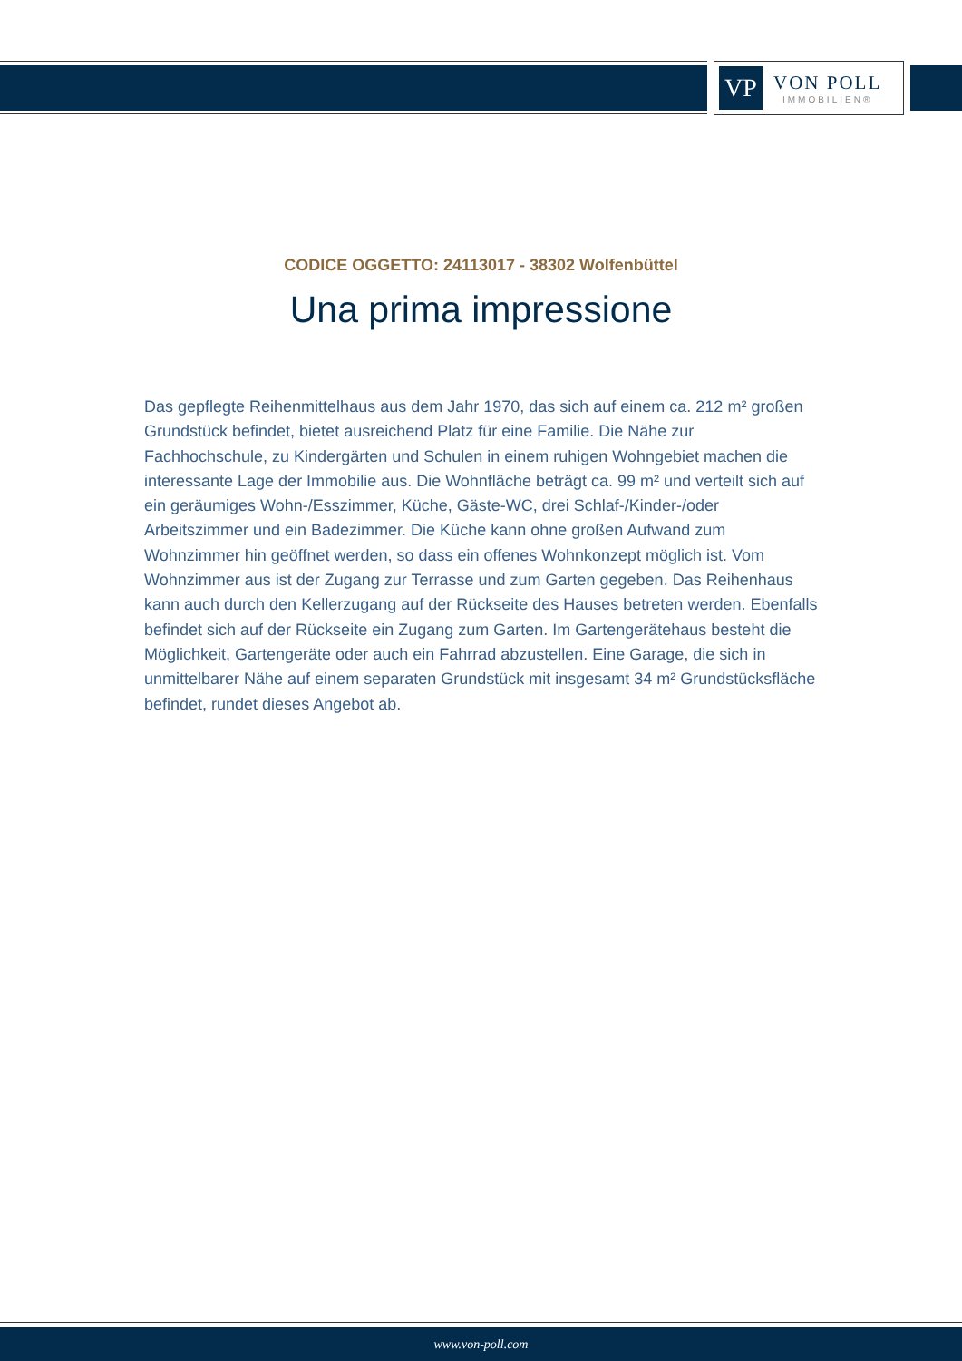VP
VON POLL
IMMOBILIEN®
CODICE OGGETTO: 24113017 - 38302 Wolfenbüttel
Una prima impressione
Das gepflegte Reihenmittelhaus aus dem Jahr 1970, das sich auf einem ca. 212 m² großen Grundstück befindet, bietet ausreichend Platz für eine Familie. Die Nähe zur Fachhochschule, zu Kindergärten und Schulen in einem ruhigen Wohngebiet machen die interessante Lage der Immobilie aus. Die Wohnfläche beträgt ca. 99 m² und verteilt sich auf ein geräumiges Wohn-/Esszimmer, Küche, Gäste-WC, drei Schlaf-/Kinder-/oder Arbeitszimmer und ein Badezimmer. Die Küche kann ohne großen Aufwand zum Wohnzimmer hin geöffnet werden, so dass ein offenes Wohnkonzept möglich ist. Vom Wohnzimmer aus ist der Zugang zur Terrasse und zum Garten gegeben. Das Reihenhaus kann auch durch den Kellerzugang auf der Rückseite des Hauses betreten werden. Ebenfalls befindet sich auf der Rückseite ein Zugang zum Garten. Im Gartengerätehaus besteht die Möglichkeit, Gartengeräte oder auch ein Fahrrad abzustellen. Eine Garage, die sich in unmittelbarer Nähe auf einem separaten Grundstück mit insgesamt 34 m² Grundstücksfläche befindet, rundet dieses Angebot ab.
www.von-poll.com